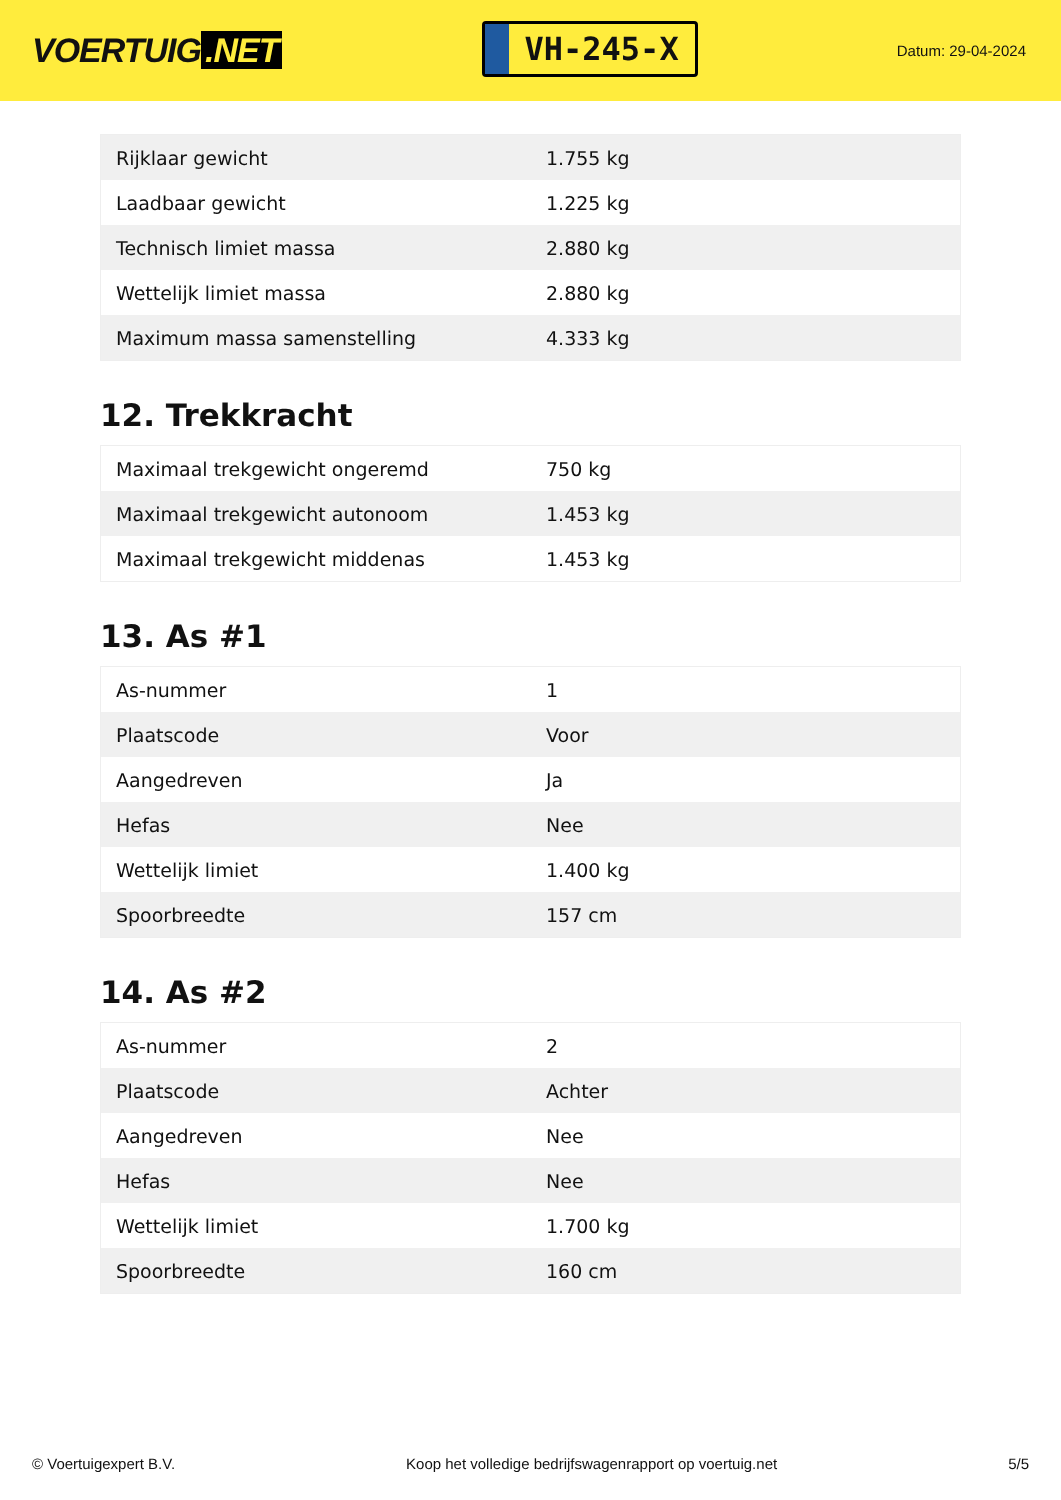VOERTUIG.NET
VH-245-X
Datum: 29-04-2024
| Rijklaar gewicht | 1.755 kg |
| Laadbaar gewicht | 1.225 kg |
| Technisch limiet massa | 2.880 kg |
| Wettelijk limiet massa | 2.880 kg |
| Maximum massa samenstelling | 4.333 kg |
12. Trekkracht
| Maximaal trekgewicht ongeremd | 750 kg |
| Maximaal trekgewicht autonoom | 1.453 kg |
| Maximaal trekgewicht middenas | 1.453 kg |
13. As #1
| As-nummer | 1 |
| Plaatscode | Voor |
| Aangedreven | Ja |
| Hefas | Nee |
| Wettelijk limiet | 1.400 kg |
| Spoorbreedte | 157 cm |
14. As #2
| As-nummer | 2 |
| Plaatscode | Achter |
| Aangedreven | Nee |
| Hefas | Nee |
| Wettelijk limiet | 1.700 kg |
| Spoorbreedte | 160 cm |
© Voertuigexpert B.V. Koop het volledige bedrijfswagenrapport op voertuig.net 5/5